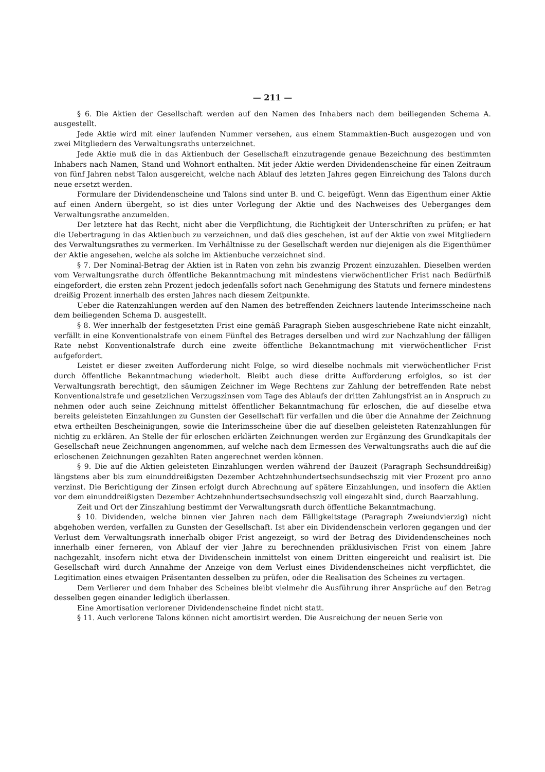— 211 —
§ 6. Die Aktien der Gesellschaft werden auf den Namen des Inhabers nach dem beiliegenden Schema A. ausgestellt.
Jede Aktie wird mit einer laufenden Nummer versehen, aus einem Stammaktien-Buch ausgezogen und von zwei Mitgliedern des Verwaltungsraths unterzeichnet.
Jede Aktie muß die in das Aktienbuch der Gesellschaft einzutragende genaue Bezeichnung des bestimmten Inhabers nach Namen, Stand und Wohnort enthalten. Mit jeder Aktie werden Dividendenscheine für einen Zeitraum von fünf Jahren nebst Talon ausgereicht, welche nach Ablauf des letzten Jahres gegen Einreichung des Talons durch neue ersetzt werden.
Formulare der Dividendenscheine und Talons sind unter B. und C. beigefügt. Wenn das Eigenthum einer Aktie auf einen Andern übergeht, so ist dies unter Vorlegung der Aktie und des Nachweises des Ueberganges dem Verwaltungsrathe anzumelden.
Der letztere hat das Recht, nicht aber die Verpflichtung, die Richtigkeit der Unterschriften zu prüfen; er hat die Uebertragung in das Aktienbuch zu verzeichnen, und daß dies geschehen, ist auf der Aktie von zwei Mitgliedern des Verwaltungsrathes zu vermerken. Im Verhältnisse zu der Gesellschaft werden nur diejenigen als die Eigenthümer der Aktie angesehen, welche als solche im Aktienbuche verzeichnet sind.
§ 7. Der Nominal-Betrag der Aktien ist in Raten von zehn bis zwanzig Prozent einzuzahlen. Dieselben werden vom Verwaltungsrathe durch öffentliche Bekanntmachung mit mindestens vierwöchentlicher Frist nach Bedürfniß eingefordert, die ersten zehn Prozent jedoch jedenfalls sofort nach Genehmigung des Statuts und fernere mindestens dreißig Prozent innerhalb des ersten Jahres nach diesem Zeitpunkte.
Ueber die Ratenzahlungen werden auf den Namen des betreffenden Zeichners lautende Interimsscheine nach dem beiliegenden Schema D. ausgestellt.
§ 8. Wer innerhalb der festgesetzten Frist eine gemäß Paragraph Sieben ausgeschriebene Rate nicht einzahlt, verfällt in eine Konventionalstrafe von einem Fünftel des Betrages derselben und wird zur Nachzahlung der fälligen Rate nebst Konventionalstrafe durch eine zweite öffentliche Bekanntmachung mit vierwöchentlicher Frist aufgefordert.
Leistet er dieser zweiten Aufforderung nicht Folge, so wird dieselbe nochmals mit vierwöchentlicher Frist durch öffentliche Bekanntmachung wiederholt. Bleibt auch diese dritte Aufforderung erfolglos, so ist der Verwaltungsrath berechtigt, den säumigen Zeichner im Wege Rechtens zur Zahlung der betreffenden Rate nebst Konventionalstrafe und gesetzlichen Verzugszinsen vom Tage des Ablaufs der dritten Zahlungsfrist an in Anspruch zu nehmen oder auch seine Zeichnung mittelst öffentlicher Bekanntmachung für erloschen, die auf dieselbe etwa bereits geleisteten Einzahlungen zu Gunsten der Gesellschaft für verfallen und die über die Annahme der Zeichnung etwa ertheilten Bescheinigungen, sowie die Interimsscheine über die auf dieselben geleisteten Ratenzahlungen für nichtig zu erklären. An Stelle der für erloschen erklärten Zeichnungen werden zur Ergänzung des Grundkapitals der Gesellschaft neue Zeichnungen angenommen, auf welche nach dem Ermessen des Verwaltungsraths auch die auf die erloschenen Zeichnungen gezahlten Raten angerechnet werden können.
§ 9. Die auf die Aktien geleisteten Einzahlungen werden während der Bauzeit (Paragraph Sechsunddreißig) längstens aber bis zum einunddreißigsten Dezember Achtzehnhundertsechsundsechszig mit vier Prozent pro anno verzinst. Die Berichtigung der Zinsen erfolgt durch Abrechnung auf spätere Einzahlungen, und insofern die Aktien vor dem einunddreißigsten Dezember Achtzehnhundertsechsundsechszig voll eingezahlt sind, durch Baarzahlung.
Zeit und Ort der Zinszahlung bestimmt der Verwaltungsrath durch öffentliche Bekanntmachung.
§ 10. Dividenden, welche binnen vier Jahren nach dem Fälligkeitstage (Paragraph Zweiundvierzig) nicht abgehoben werden, verfallen zu Gunsten der Gesellschaft. Ist aber ein Dividendenschein verloren gegangen und der Verlust dem Verwaltungsrath innerhalb obiger Frist angezeigt, so wird der Betrag des Dividendenscheines noch innerhalb einer ferneren, von Ablauf der vier Jahre zu berechnenden präklusivischen Frist von einem Jahre nachgezahlt, insofern nicht etwa der Dividenschein inmittelst von einem Dritten eingereicht und realisirt ist. Die Gesellschaft wird durch Annahme der Anzeige von dem Verlust eines Dividendenscheines nicht verpflichtet, die Legitimation eines etwaigen Präsentanten desselben zu prüfen, oder die Realisation des Scheines zu vertagen.
Dem Verlierer und dem Inhaber des Scheines bleibt vielmehr die Ausführung ihrer Ansprüche auf den Betrag desselben gegen einander lediglich überlassen.
Eine Amortisation verlorener Dividendenscheine findet nicht statt.
§ 11. Auch verlorene Talons können nicht amortisirt werden. Die Ausreichung der neuen Serie von